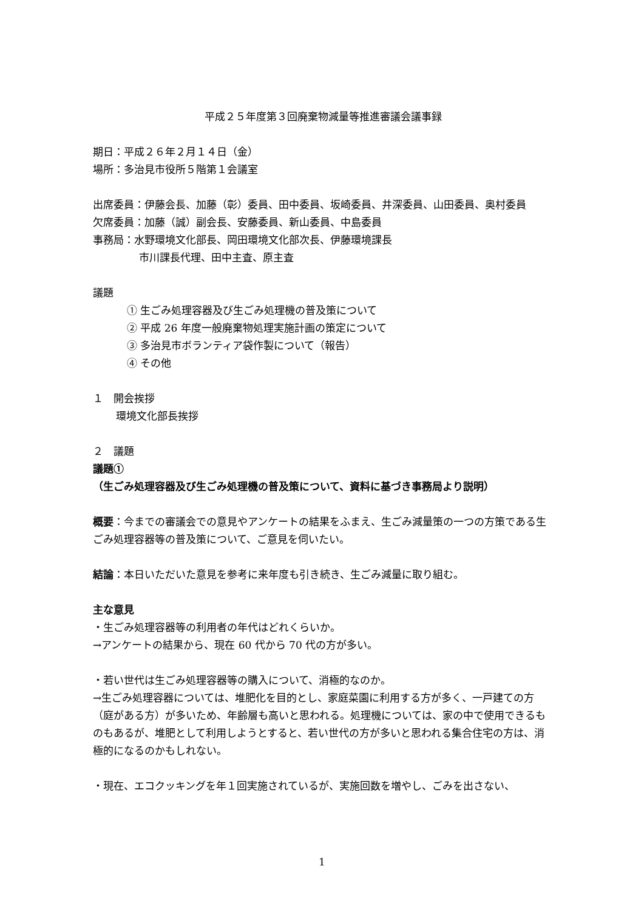平成２５年度第３回廃棄物減量等推進審議会議事録
期日：平成２６年２月１４日（金）
場所：多治見市役所５階第１会議室
出席委員：伊藤会長、加藤（彰）委員、田中委員、坂崎委員、井深委員、山田委員、奥村委員
欠席委員：加藤（誠）副会長、安藤委員、新山委員、中島委員
事務局：水野環境文化部長、岡田環境文化部次長、伊藤環境課長
市川課長代理、田中主査、原主査
議題
① 生ごみ処理容器及び生ごみ処理機の普及策について
② 平成 26 年度一般廃棄物処理実施計画の策定について
③ 多治見市ボランティア袋作製について（報告）
④ その他
１　開会挨拶
環境文化部長挨拶
２　議題
議題①
（生ごみ処理容器及び生ごみ処理機の普及策について、資料に基づき事務局より説明）
概要：今までの審議会での意見やアンケートの結果をふまえ、生ごみ減量策の一つの方策である生ごみ処理容器等の普及策について、ご意見を伺いたい。
結論：本日いただいた意見を参考に来年度も引き続き、生ごみ減量に取り組む。
主な意見
・生ごみ処理容器等の利用者の年代はどれくらいか。
→アンケートの結果から、現在 60 代から 70 代の方が多い。
・若い世代は生ごみ処理容器等の購入について、消極的なのか。
→生ごみ処理容器については、堆肥化を目的とし、家庭菜園に利用する方が多く、一戸建ての方（庭がある方）が多いため、年齢層も高いと思われる。処理機については、家の中で使用できるものもあるが、堆肥として利用しようとすると、若い世代の方が多いと思われる集合住宅の方は、消極的になるのかもしれない。
・現在、エコクッキングを年１回実施されているが、実施回数を増やし、ごみを出さない、
1